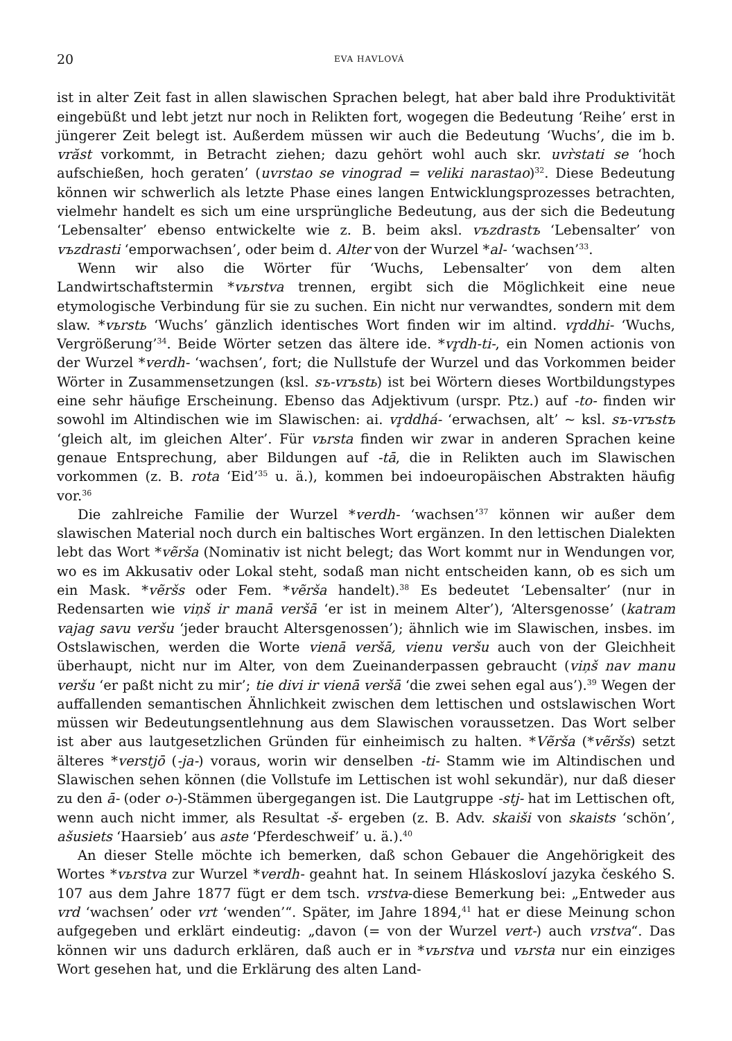20 EVA HAVLOVÁ
ist in alter Zeit fast in allen slawischen Sprachen belegt, hat aber bald ihre Produktivität eingebüßt und lebt jetzt nur noch in Relikten fort, wogegen die Bedeutung ‘Reihe’ erst in jüngerer Zeit belegt ist. Außerdem müssen wir auch die Bedeutung ‘Wuchs’, die im b. vrăst vorkommt, in Betracht ziehen; dazu gehört wohl auch skr. uvr̀stati se ‘hoch aufschießen, hoch geraten’ (uvrstao se vinograd = veliki narastao)<sup>32</sup>. Diese Bedeutung können wir schwerlich als letzte Phase eines langen Entwicklungsprozesses betrachten, vielmehr handelt es sich um eine ursprüngliche Bedeutung, aus der sich die Bedeutung ‘Lebensalter’ ebenso entwickelte wie z. B. beim aksl. vъzdrastъ ‘Lebensalter’ von vъzdrasti ‘emporwachsen’, oder beim d. Alter von der Wurzel *al- ‘wachsen’<sup>33</sup>.
Wenn wir also die Wörter für ‘Wuchs, Lebensalter’ von dem alten Landwirtschaftstermin *vьrstva trennen, ergibt sich die Möglichkeit eine neue etymologische Verbindung für sie zu suchen. Ein nicht nur verwandtes, sondern mit dem slaw. *vьrstь ‘Wuchs’ gänzlich identisches Wort finden wir im altind. vr̥ddhi- ‘Wuchs, Vergrößerung’<sup>34</sup>. Beide Wörter setzen das ältere ide. *vr̥dh-ti-, ein Nomen actionis von der Wurzel *verdh- ‘wachsen’, fort; die Nullstufe der Wurzel und das Vorkommen beider Wörter in Zusammensetzungen (ksl. sъ-vrъstь) ist bei Wörtern dieses Wortbildungstypes eine sehr häufige Erscheinung. Ebenso das Adjektivum (urspr. Ptz.) auf -to- finden wir sowohl im Altindischen wie im Slawischen: ai. vr̥ddhá- ‘erwachsen, alt’ ~ ksl. sъ-vrъstъ ‘gleich alt, im gleichen Alter’. Für vьrsta finden wir zwar in anderen Sprachen keine genaue Entsprechung, aber Bildungen auf -tā, die in Relikten auch im Slawischen vorkommen (z. B. rota ‘Eid’<sup>35</sup> u. ä.), kommen bei indoeuropäischen Abstrakten häufig vor.<sup>36</sup>
Die zahlreiche Familie der Wurzel *verdh- ‘wachsen’<sup>37</sup> können wir außer dem slawischen Material noch durch ein baltisches Wort ergänzen. In den lettischen Dialekten lebt das Wort *vẽrša (Nominativ ist nicht belegt; das Wort kommt nur in Wendungen vor, wo es im Akkusativ oder Lokal steht, sodaß man nicht entscheiden kann, ob es sich um ein Mask. *vẽršs oder Fem. *vẽrša handelt).<sup>38</sup> Es bedeutet ‘Lebensalter’ (nur in Redensarten wie viņš ir manā veršā ‘er ist in meinem Alter’), ‘Altersgenosse’ (katram vajag savu veršu ‘jeder braucht Altersgenossen’); ähnlich wie im Slawischen, insbes. im Ostslawischen, werden die Worte vienā veršā, vienu veršu auch von der Gleichheit überhaupt, nicht nur im Alter, von dem Zueinanderpassen gebraucht (viņš nav manu veršu ‘er paßt nicht zu mir’; tie divi ir vienā veršā ‘die zwei sehen egal aus’).<sup>39</sup> Wegen der auffallenden semantischen Ähnlichkeit zwischen dem lettischen und ostslawischen Wort müssen wir Bedeutungsentlehnung aus dem Slawischen voraussetzen. Das Wort selber ist aber aus lautgesetzlichen Gründen für einheimisch zu halten. *Vẽrša (*vẽršs) setzt älteres *verstjō (-ja-) voraus, worin wir denselben -ti- Stamm wie im Altindischen und Slawischen sehen können (die Vollstufe im Lettischen ist wohl sekundär), nur daß dieser zu den ā- (oder o-)-Stämmen übergegangen ist. Die Lautgruppe -stj- hat im Lettischen oft, wenn auch nicht immer, als Resultat -š- ergeben (z. B. Adv. skaiši von skaists ‘schön’, ašusiets ‘Haarsieb’ aus aste ‘Pferdeschweif’ u. ä.).<sup>40</sup>
An dieser Stelle möchte ich bemerken, daß schon Gebauer die Angehörigkeit des Wortes *vьrstva zur Wurzel *verdh- geahnt hat. In seinem Hláskosloví jazyka českého S. 107 aus dem Jahre 1877 fügt er dem tsch. vrstva-diese Bemerkung bei: „Entweder aus vrd ‘wachsen’ oder vrt ‘wenden’“. Später, im Jahre 1894,<sup>41</sup> hat er diese Meinung schon aufgegeben und erklärt eindeutig: „davon (= von der Wurzel vert-) auch vrstva“. Das können wir uns dadurch erklären, daß auch er in *vьrstva und vьrsta nur ein einziges Wort gesehen hat, und die Erklärung des alten Land-